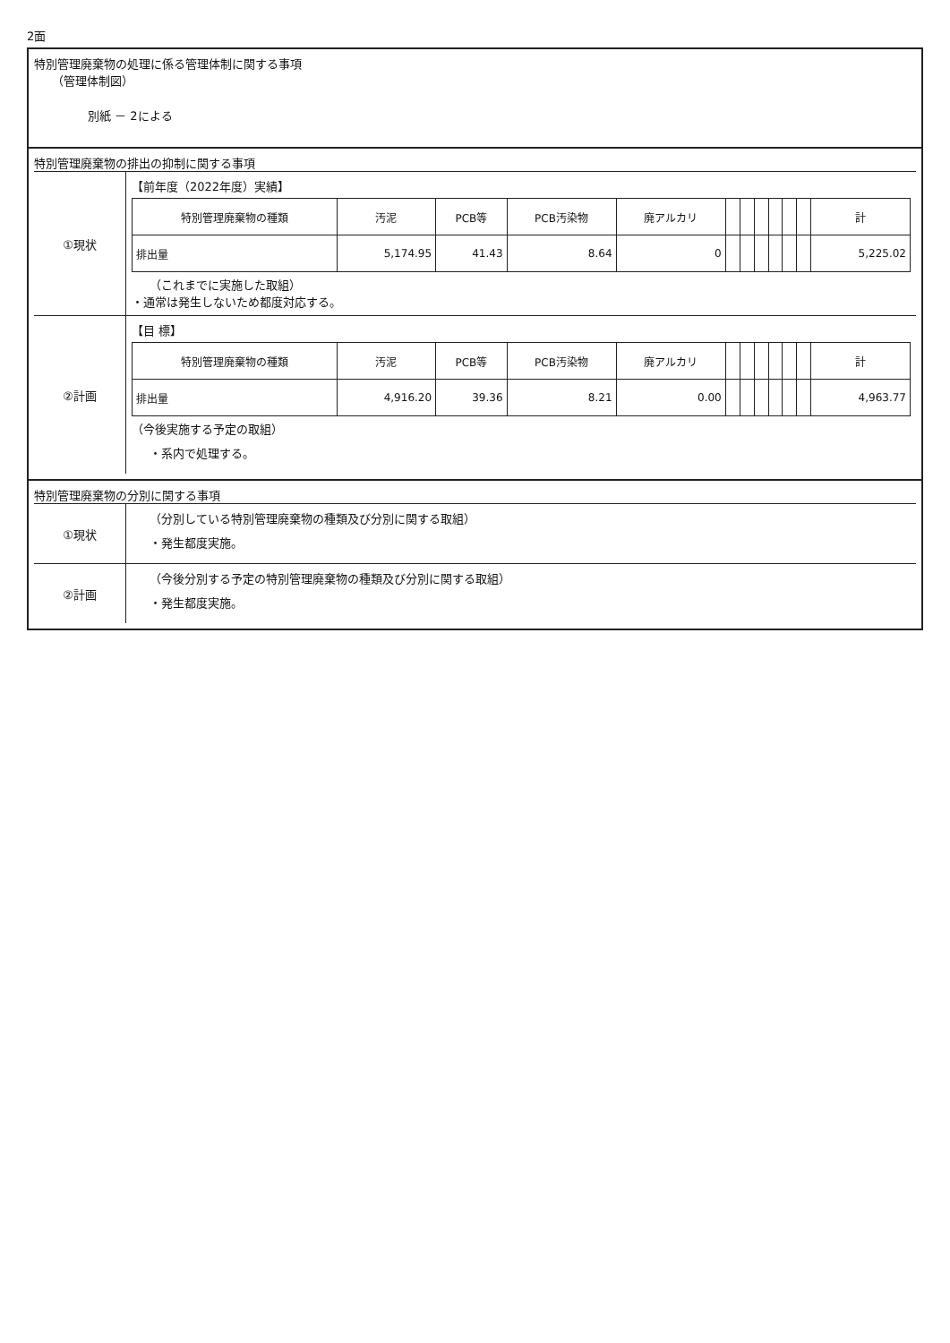2面
特別管理廃棄物の処理に係る管理体制に関する事項
（管理体制図）
別紙 － 2による
特別管理廃棄物の排出の抑制に関する事項
①現状 【前年度（2022年度）実績】
| 特別管理廃棄物の種類 | 汚泥 | PCB等 | PCB汚染物 | 廃アルカリ | | | | | | | 計 |
| --- | --- | --- | --- | --- | --- | --- | --- | --- | --- | --- | --- |
| 排出量 | 5,174.95 | 41.43 | 8.64 | 0 | | | | | | | 5,225.02 |
（これまでに実施した取組）
・通常は発生しないため都度対応する。
②計画 【目 標】
| 特別管理廃棄物の種類 | 汚泥 | PCB等 | PCB汚染物 | 廃アルカリ | | | | | | | 計 |
| --- | --- | --- | --- | --- | --- | --- | --- | --- | --- | --- | --- |
| 排出量 | 4,916.20 | 39.36 | 8.21 | 0.00 | | | | | | | 4,963.77 |
（今後実施する予定の取組）
・系内で処理する。
特別管理廃棄物の分別に関する事項
①現状 （分別している特別管理廃棄物の種類及び分別に関する取組）
・発生都度実施。
②計画 （今後分別する予定の特別管理廃棄物の種類及び分別に関する取組）
・発生都度実施。